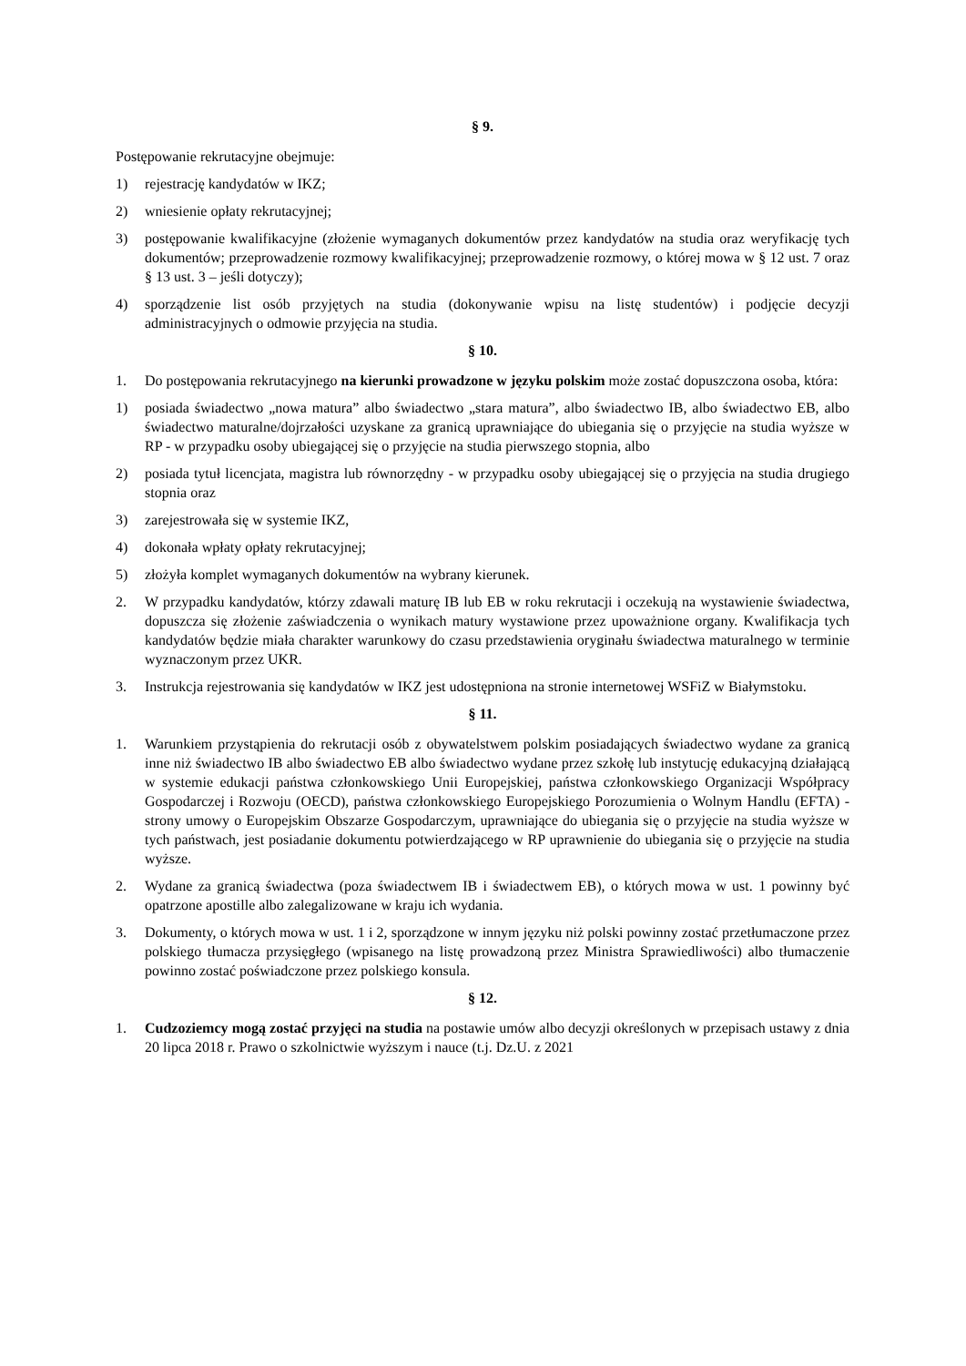§ 9.
Postępowanie rekrutacyjne obejmuje:
1) rejestrację kandydatów w IKZ;
2) wniesienie opłaty rekrutacyjnej;
3) postępowanie kwalifikacyjne (złożenie wymaganych dokumentów przez kandydatów na studia oraz weryfikację tych dokumentów; przeprowadzenie rozmowy kwalifikacyjnej; przeprowadzenie rozmowy, o której mowa w § 12 ust. 7 oraz § 13 ust. 3 – jeśli dotyczy);
4) sporządzenie list osób przyjętych na studia (dokonywanie wpisu na listę studentów) i podjęcie decyzji administracyjnych o odmowie przyjęcia na studia.
§ 10.
1. Do postępowania rekrutacyjnego na kierunki prowadzone w języku polskim może zostać dopuszczona osoba, która:
1) posiada świadectwo „nowa matura” albo świadectwo „stara matura”, albo świadectwo IB, albo świadectwo EB, albo świadectwo maturalne/dojrzałości uzyskane za granicą uprawniające do ubiegania się o przyjęcie na studia wyższe w RP - w przypadku osoby ubiegającej się o przyjęcie na studia pierwszego stopnia, albo
2) posiada tytuł licencjata, magistra lub równorzędny - w przypadku osoby ubiegającej się o przyjęcia na studia drugiego stopnia oraz
3) zarejestrowała się w systemie IKZ,
4) dokonała wpłaty opłaty rekrutacyjnej;
5) złożyła komplet wymaganych dokumentów na wybrany kierunek.
2. W przypadku kandydatów, którzy zdawali maturę IB lub EB w roku rekrutacji i oczekują na wystawienie świadectwa, dopuszcza się złożenie zaświadczenia o wynikach matury wystawione przez upoważnione organy. Kwalifikacja tych kandydatów będzie miała charakter warunkowy do czasu przedstawienia oryginału świadectwa maturalnego w terminie wyznaczonym przez UKR.
3. Instrukcja rejestrowania się kandydatów w IKZ jest udostępniona na stronie internetowej WSFiZ w Białymstoku.
§ 11.
1. Warunkiem przystąpienia do rekrutacji osób z obywatelstwem polskim posiadających świadectwo wydane za granicą inne niż świadectwo IB albo świadectwo EB albo świadectwo wydane przez szkołę lub instytucję edukacyjną działającą w systemie edukacji państwa członkowskiego Unii Europejskiej, państwa członkowskiego Organizacji Współpracy Gospodarczej i Rozwoju (OECD), państwa członkowskiego Europejskiego Porozumienia o Wolnym Handlu (EFTA) - strony umowy o Europejskim Obszarze Gospodarczym, uprawniające do ubiegania się o przyjęcie na studia wyższe w tych państwach, jest posiadanie dokumentu potwierdzającego w RP uprawnienie do ubiegania się o przyjęcie na studia wyższe.
2. Wydane za granicą świadectwa (poza świadectwem IB i świadectwem EB), o których mowa w ust. 1 powinny być opatrzone apostille albo zalegalizowane w kraju ich wydania.
3. Dokumenty, o których mowa w ust. 1 i 2, sporządzone w innym języku niż polski powinny zostać przetłumaczone przez polskiego tłumacza przysięgłego (wpisanego na listę prowadzoną przez Ministra Sprawiedliwości) albo tłumaczenie powinno zostać poświadczone przez polskiego konsula.
§ 12.
1. Cudzoziemcy mogą zostać przyjęci na studia na postawie umów albo decyzji określonych w przepisach ustawy z dnia 20 lipca 2018 r. Prawo o szkolnictwie wyższym i nauce (t.j. Dz.U. z 2021